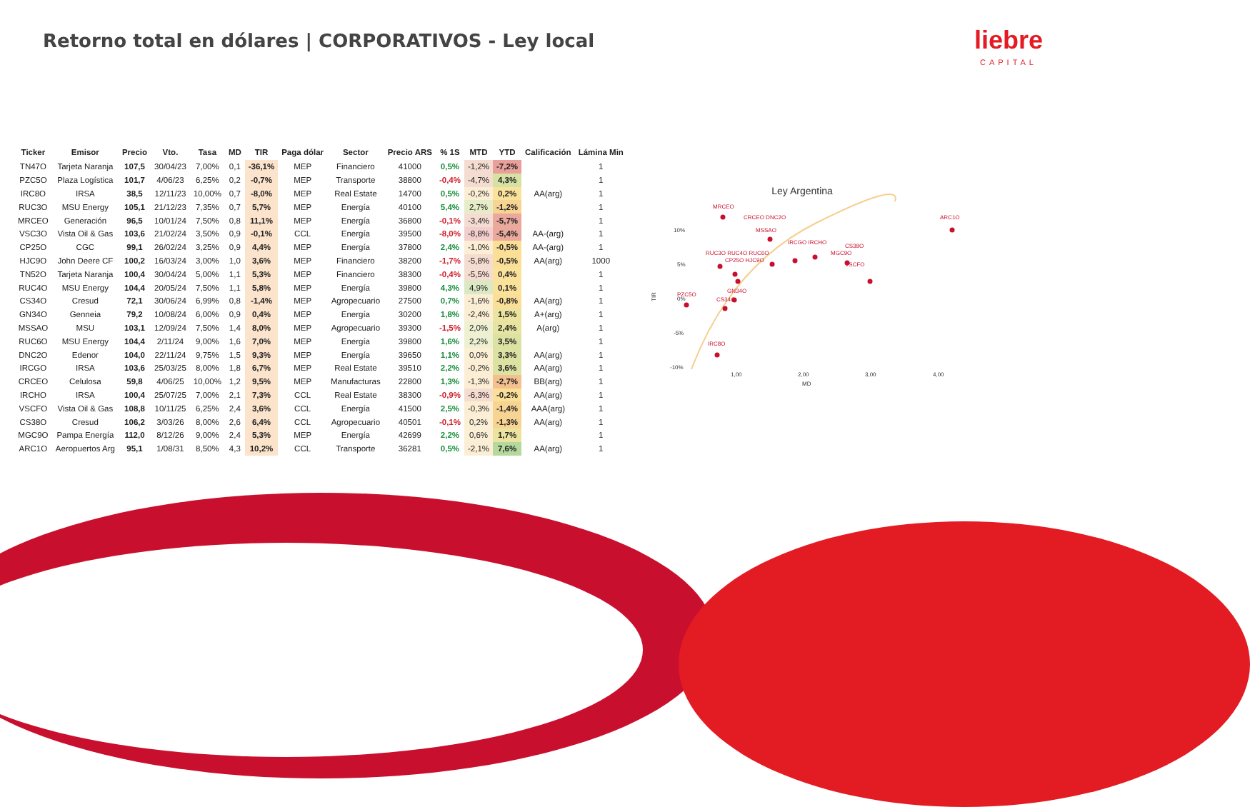Retorno total en dólares | CORPORATIVOS - Ley local
liebre
CAPITAL
| Ticker | Emisor | Precio | Vto. | Tasa | MD | TIR | Paga dólar | Sector | Precio ARS | % 1S | MTD | YTD | Calificación | Lámina Min |
| --- | --- | --- | --- | --- | --- | --- | --- | --- | --- | --- | --- | --- | --- | --- |
| TN47O | Tarjeta Naranja | 107,5 | 30/04/23 | 7,00% | 0,1 | -36,1% | MEP | Financiero | 41000 | 0,5% | -1,2% | -7,2% | | 1 |
| PZC5O | Plaza Logística | 101,7 | 4/06/23 | 6,25% | 0,2 | -0,7% | MEP | Transporte | 38800 | -0,4% | -4,7% | 4,3% | | 1 |
| IRC8O | IRSA | 38,5 | 12/11/23 | 10,00% | 0,7 | -8,0% | MEP | Real Estate | 14700 | 0,5% | -0,2% | 0,2% | AA(arg) | 1 |
| RUC3O | MSU Energy | 105,1 | 21/12/23 | 7,35% | 0,7 | 5,7% | MEP | Energía | 40100 | 5,4% | 2,7% | -1,2% | | 1 |
| MRCEO | Generación | 96,5 | 10/01/24 | 7,50% | 0,8 | 11,1% | MEP | Energía | 36800 | -0,1% | -3,4% | -5,7% | | 1 |
| VSC3O | Vista Oil & Gas | 103,6 | 21/02/24 | 3,50% | 0,9 | -0,1% | CCL | Energía | 39500 | -8,0% | -8,8% | -5,4% | AA-(arg) | 1 |
| CP25O | CGC | 99,1 | 26/02/24 | 3,25% | 0,9 | 4,4% | MEP | Energía | 37800 | 2,4% | -1,0% | -0,5% | AA-(arg) | 1 |
| HJC9O | John Deere CF | 100,2 | 16/03/24 | 3,00% | 1,0 | 3,6% | MEP | Financiero | 38200 | -1,7% | -5,8% | -0,5% | AA(arg) | 1000 |
| TN52O | Tarjeta Naranja | 100,4 | 30/04/24 | 5,00% | 1,1 | 5,3% | MEP | Financiero | 38300 | -0,4% | -5,5% | 0,4% | | 1 |
| RUC4O | MSU Energy | 104,4 | 20/05/24 | 7,50% | 1,1 | 5,8% | MEP | Energía | 39800 | 4,3% | 4,9% | 0,1% | | 1 |
| CS34O | Cresud | 72,1 | 30/06/24 | 6,99% | 0,8 | -1,4% | MEP | Agropecuario | 27500 | 0,7% | -1,6% | -0,8% | AA(arg) | 1 |
| GN34O | Genneia | 79,2 | 10/08/24 | 6,00% | 0,9 | 0,4% | MEP | Energía | 30200 | 1,8% | -2,4% | 1,5% | A+(arg) | 1 |
| MSSAO | MSU | 103,1 | 12/09/24 | 7,50% | 1,4 | 8,0% | MEP | Agropecuario | 39300 | -1,5% | 2,0% | 2,4% | A(arg) | 1 |
| RUC6O | MSU Energy | 104,4 | 2/11/24 | 9,00% | 1,6 | 7,0% | MEP | Energía | 39800 | 1,6% | 2,2% | 3,5% | | 1 |
| DNC2O | Edenor | 104,0 | 22/11/24 | 9,75% | 1,5 | 9,3% | MEP | Energía | 39650 | 1,1% | 0,0% | 3,3% | AA(arg) | 1 |
| IRCGO | IRSA | 103,6 | 25/03/25 | 8,00% | 1,8 | 6,7% | MEP | Real Estate | 39510 | 2,2% | -0,2% | 3,6% | AA(arg) | 1 |
| CRCEO | Celulosa | 59,8 | 4/06/25 | 10,00% | 1,2 | 9,5% | MEP | Manufacturas | 22800 | 1,3% | -1,3% | -2,7% | BB(arg) | 1 |
| IRCHO | IRSA | 100,4 | 25/07/25 | 7,00% | 2,1 | 7,3% | CCL | Real Estate | 38300 | -0,9% | -6,3% | -0,2% | AA(arg) | 1 |
| VSCFO | Vista Oil & Gas | 108,8 | 10/11/25 | 6,25% | 2,4 | 3,6% | CCL | Energía | 41500 | 2,5% | -0,3% | -1,4% | AAA(arg) | 1 |
| CS38O | Cresud | 106,2 | 3/03/26 | 8,00% | 2,6 | 6,4% | CCL | Agropecuario | 40501 | -0,1% | 0,2% | -1,3% | AA(arg) | 1 |
| MGC9O | Pampa Energía | 112,0 | 8/12/26 | 9,00% | 2,4 | 5,3% | MEP | Energía | 42699 | 2,2% | 0,6% | 1,7% | | 1 |
| ARC1O | Aeropuertos Arg | 95,1 | 1/08/31 | 8,50% | 4,3 | 10,2% | CCL | Transporte | 36281 | 0,5% | -2,1% | 7,6% | AA(arg) | 1 |
Ley Argentina
10%
5%
0%
-5%
-10%
TIR
1,00
2,00
3,00
4,00
MD
MRCEO
ARC1O
CRCEO DNC2O
MSSAO
IRCGO IRCHO
CS38O
RUC3O RUC4O RUC6O
MGC9O
CP25O HJC9O
VSCFO
GN34O
PZC5O
CS34O
IRC8O